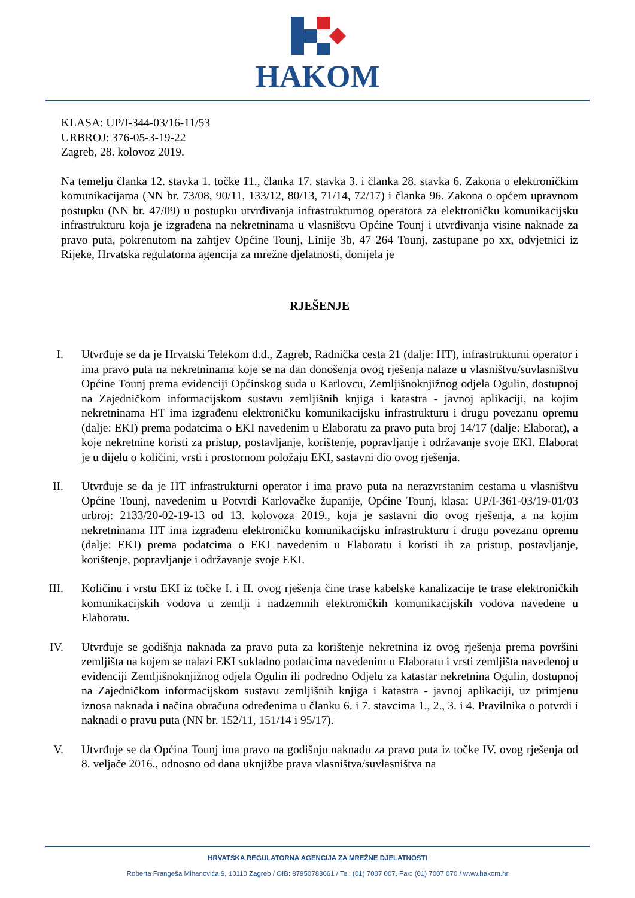HAKOM
KLASA: UP/I-344-03/16-11/53
URBROJ: 376-05-3-19-22
Zagreb, 28. kolovoz 2019.
Na temelju članka 12. stavka 1. točke 11., članka 17. stavka 3. i članka 28. stavka 6. Zakona o elektroničkim komunikacijama (NN br. 73/08, 90/11, 133/12, 80/13, 71/14, 72/17) i članka 96. Zakona o općem upravnom postupku (NN br. 47/09) u postupku utvrđivanja infrastrukturnog operatora za elektroničku komunikacijsku infrastrukturu koja je izgrađena na nekretninama u vlasništvu Općine Tounj i utvrđivanja visine naknade za pravo puta, pokrenutom na zahtjev Općine Tounj, Linije 3b, 47 264 Tounj, zastupane po xx, odvjetnici iz Rijeke, Hrvatska regulatorna agencija za mrežne djelatnosti, donijela je
RJEŠENJE
I. Utvrđuje se da je Hrvatski Telekom d.d., Zagreb, Radnička cesta 21 (dalje: HT), infrastrukturni operator i ima pravo puta na nekretninama koje se na dan donošenja ovog rješenja nalaze u vlasništvu/suvlasništvu Općine Tounj prema evidenciji Općinskog suda u Karlovcu, Zemljišnoknjižnog odjela Ogulin, dostupnoj na Zajedničkom informacijskom sustavu zemljišnih knjiga i katastra - javnoj aplikaciji, na kojim nekretninama HT ima izgrađenu elektroničku komunikacijsku infrastrukturu i drugu povezanu opremu (dalje: EKI) prema podatcima o EKI navedenim u Elaboratu za pravo puta broj 14/17 (dalje: Elaborat), a koje nekretnine koristi za pristup, postavljanje, korištenje, popravljanje i održavanje svoje EKI. Elaborat je u dijelu o količini, vrsti i prostornom položaju EKI, sastavni dio ovog rješenja.
II.
Utvrđuje se da je HT infrastrukturni operator i ima pravo puta na nerazvrstanim cestama u vlasništvu Općine Tounj, navedenim u Potvrdi Karlovačke županije, Općine Tounj, klasa: UP/I-361-03/19-01/03 urbroj: 2133/20-02-19-13 od 13. kolovoza 2019., koja je sastavni dio ovog rješenja, a na kojim nekretninama HT ima izgrađenu elektroničku komunikacijsku infrastrukturu i drugu povezanu opremu (dalje: EKI) prema podatcima o EKI navedenim u Elaboratu i koristi ih za pristup, postavljanje, korištenje, popravljanje i održavanje svoje EKI.
III.
Količinu i vrstu EKI iz točke I. i II. ovog rješenja čine trase kabelske kanalizacije te trase elektroničkih komunikacijskih vodova u zemlji i nadzemnih elektroničkih komunikacijskih vodova navedene u Elaboratu.
IV.
Utvrđuje se godišnja naknada za pravo puta za korištenje nekretnina iz ovog rješenja prema površini zemljišta na kojem se nalazi EKI sukladno podatcima navedenim u Elaboratu i vrsti zemljišta navedenoj u evidenciji Zemljišnoknjižnog odjela Ogulin ili podredno Odjelu za katastar nekretnina Ogulin, dostupnoj na Zajedničkom informacijskom sustavu zemljišnih knjiga i katastra - javnoj aplikaciji, uz primjenu iznosa naknada i načina obračuna određenima u članku 6. i 7. stavcima 1., 2., 3. i 4. Pravilnika o potvrdi i naknadi o pravu puta (NN br. 152/11, 151/14 i 95/17).
V. Utvrđuje se da Općina Tounj ima pravo na godišnju naknadu za pravo puta iz točke IV. ovog rješenja od 8. veljače 2016., odnosno od dana uknjižbe prava vlasništva/suvlasništva na
HRVATSKA REGULATORNA AGENCIJA ZA MREŽNE DJELATNOSTI
Roberta Frangeša Mihanovića 9, 10110 Zagreb / OIB: 87950783661 / Tel: (01) 7007 007, Fax: (01) 7007 070 / www.hakom.hr